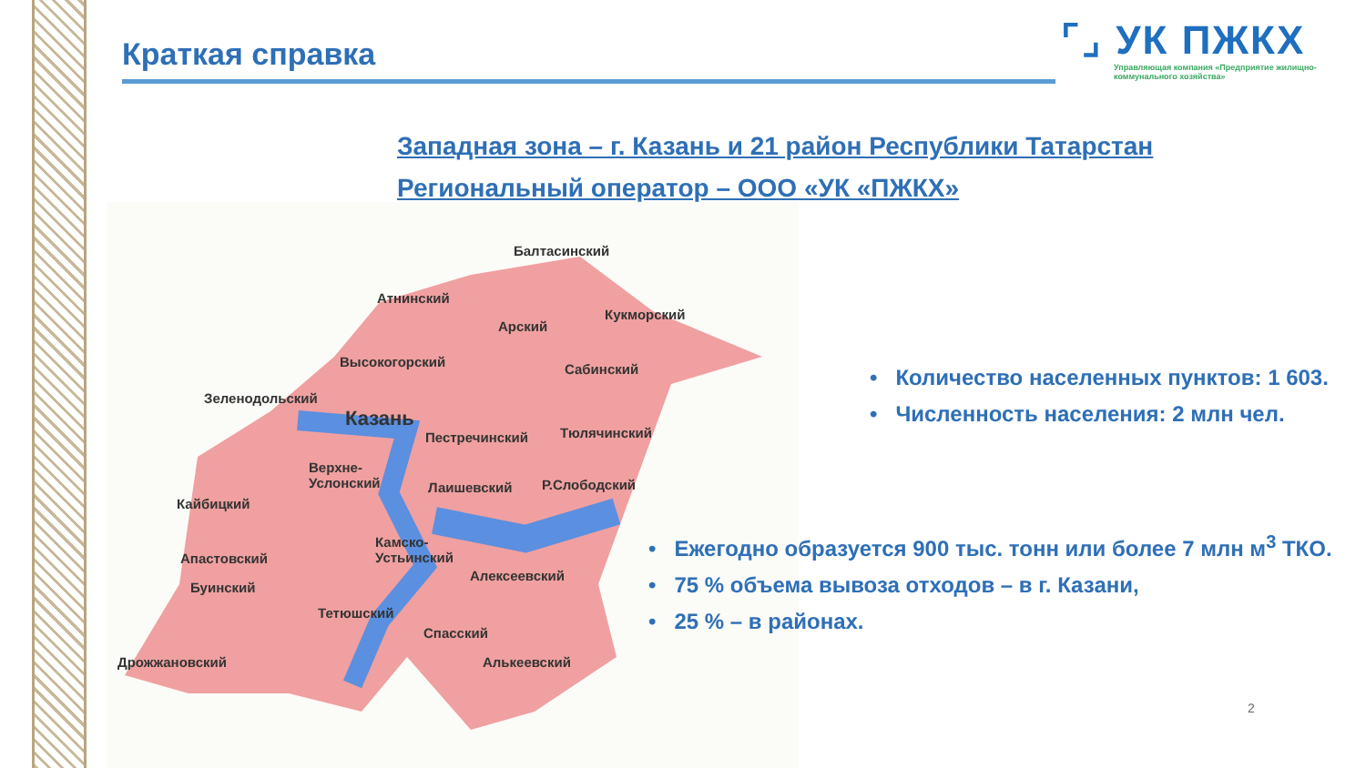Краткая справка
⌜⌟ УК ПЖКХ
Управляющая компания «Предприятие жилищно-коммунального хозяйства»
Западная зона – г. Казань и 21 район Республики Татарстан
Региональный оператор – ООО «УК «ПЖКХ»
Балтасинский
Атнинский
Кукморский
Арский
Высокогорский Сабинский
Зеленодольский
Казань
Пестречинский Тюлячинский
Верхне-
Услонский Лаишевский Р.Слободский
Кайбицкий
Камско-
Устьинский Апастовский
Алексеевский
Буинский
Тетюшский
Спасский
Дрожжановский Алькеевский
• Количество населенных пунктов: 1 603.
• Численность населения: 2 млн чел.
• Ежегодно образуется 900 тыс. тонн или более 7 млн м<sup>3</sup> ТКО.
• 75 % объема вывоза отходов – в г. Казани,
• 25 % – в районах.
2